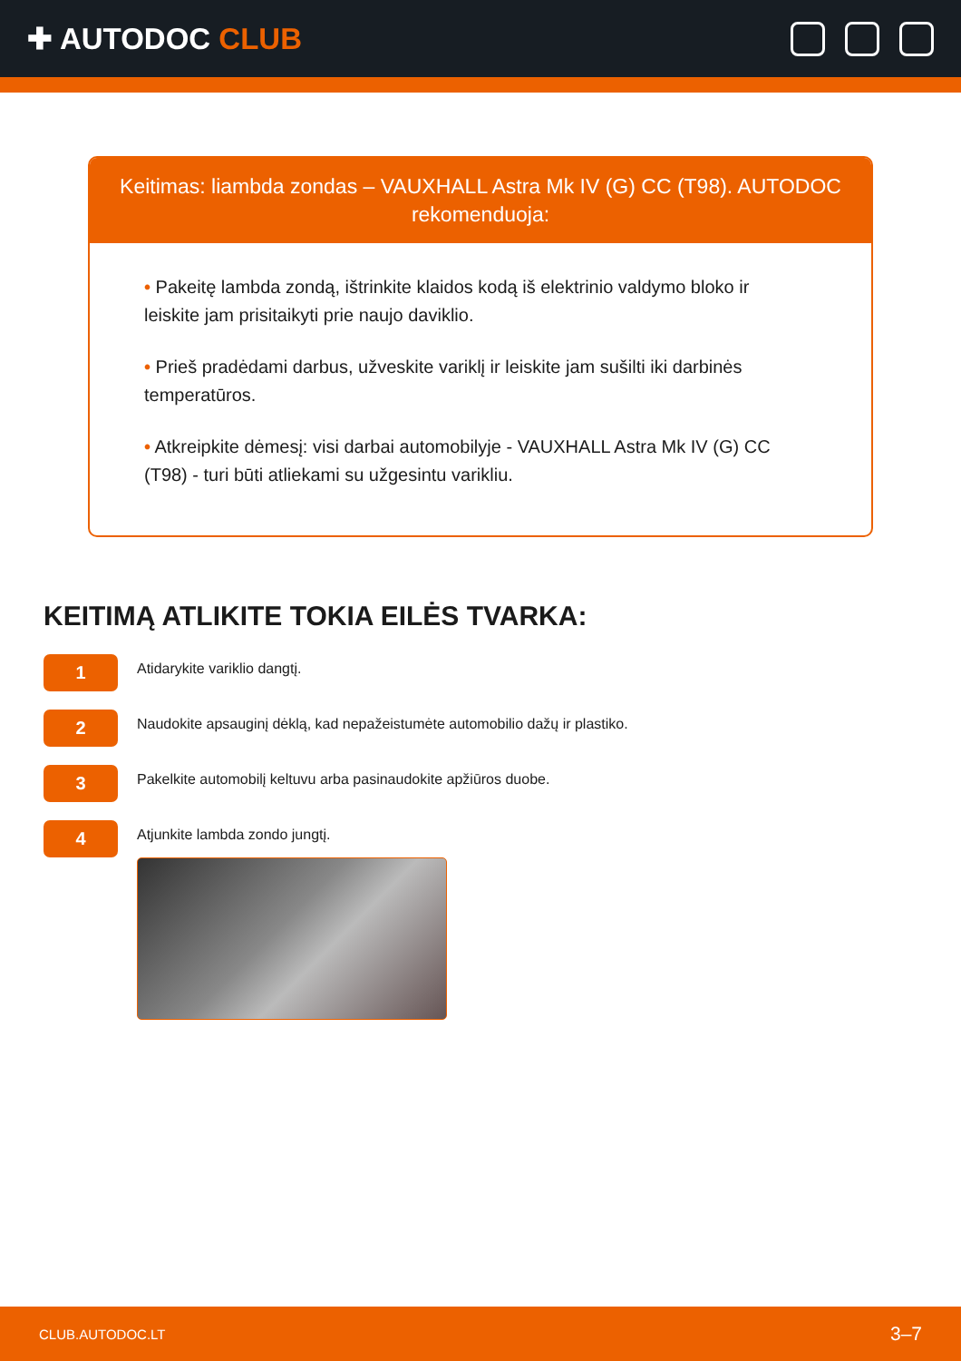✚ AUTODOC CLUB
Keitimas: liambda zondas – VAUXHALL Astra Mk IV (G) CC (T98). AUTODOC rekomenduoja:
• Pakeitę lambda zondą, ištrinkite klaidos kodą iš elektrinio valdymo bloko ir leiskite jam prisitaikyti prie naujo daviklio.
• Prieš pradėdami darbus, užveskite variklį ir leiskite jam sušilti iki darbinės temperatūros.
• Atkreipkite dėmesį: visi darbai automobilyje - VAUXHALL Astra Mk IV (G) CC (T98) - turi būti atliekami su užgesintu varikliu.
KEITIMĄ ATLIKITE TOKIA EILĖS TVARKA:
1
Atidarykite variklio dangtį.
2
Naudokite apsauginį dėklą, kad nepažeistumėte automobilio dažų ir plastiko.
3
Pakelkite automobilį keltuvu arba pasinaudokite apžiūros duobe.
4
Atjunkite lambda zondo jungtį.
CLUB.AUTODOC.LT 3–7